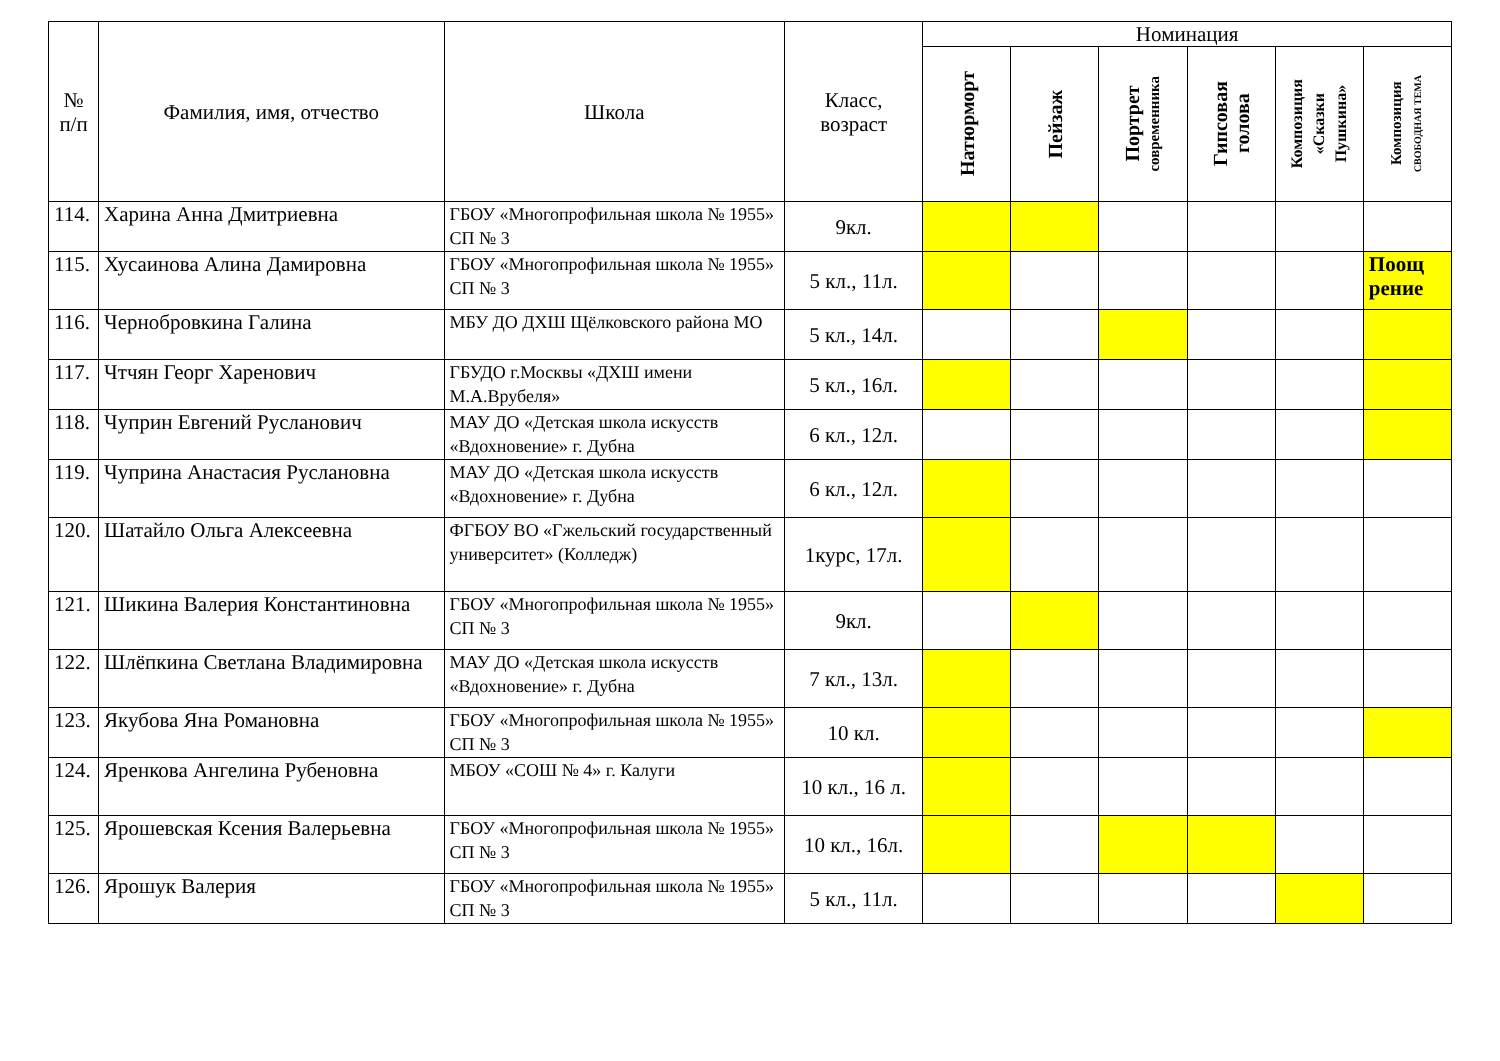| № п/п | Фамилия, имя, отчество | Школа | Класс, возраст | Номинация | | | | | |
| --- | --- | --- | --- | --- | --- | --- | --- | --- | --- |
| | | | | Натюрморт | Пейзаж | Портрет современника | Гипсовая голова | Композиция «Сказки Пушкина» | Композиция СВОБОДНАЯ ТЕМА |
| 114. | Харина Анна Дмитриевна | ГБОУ «Многопрофильная школа № 1955» СП № 3 | 9кл. | | | | | | |
| 115. | Хусаинова Алина Дамировна | ГБОУ «Многопрофильная школа № 1955» СП № 3 | 5 кл., 11л. | | | | | | Поощ рение |
| 116. | Чернобровкина Галина | МБУ ДО ДХШ Щёлковского района МО | 5 кл., 14л. | | | | | | |
| 117. | Чтчян Георг Харенович | ГБУДО г.Москвы «ДХШ имени М.А.Врубеля» | 5 кл., 16л. | | | | | | |
| 118. | Чуприн Евгений Русланович | МАУ ДО «Детская школа искусств «Вдохновение» г. Дубна | 6 кл., 12л. | | | | | | |
| 119. | Чуприна Анастасия Руслановна | МАУ ДО «Детская школа искусств «Вдохновение» г. Дубна | 6 кл., 12л. | | | | | | |
| 120. | Шатайло Ольга Алексеевна | ФГБОУ ВО «Гжельский государственный университет» (Колледж) | 1курс, 17л. | | | | | | |
| 121. | Шикина Валерия Константиновна | ГБОУ «Многопрофильная школа № 1955» СП № 3 | 9кл. | | | | | | |
| 122. | Шлёпкина Светлана Владимировна | МАУ ДО «Детская школа искусств «Вдохновение» г. Дубна | 7 кл., 13л. | | | | | | |
| 123. | Якубова Яна Романовна | ГБОУ «Многопрофильная школа № 1955» СП № 3 | 10 кл. | | | | | | |
| 124. | Яренкова Ангелина Рубеновна | МБОУ «СОШ № 4» г. Калуги | 10 кл., 16 л. | | | | | | |
| 125. | Ярошевская Ксения Валерьевна | ГБОУ «Многопрофильная школа № 1955» СП № 3 | 10 кл., 16л. | | | | | | |
| 126. | Ярошук Валерия | ГБОУ «Многопрофильная школа № 1955» СП № 3 | 5 кл., 11л. | | | | | | |